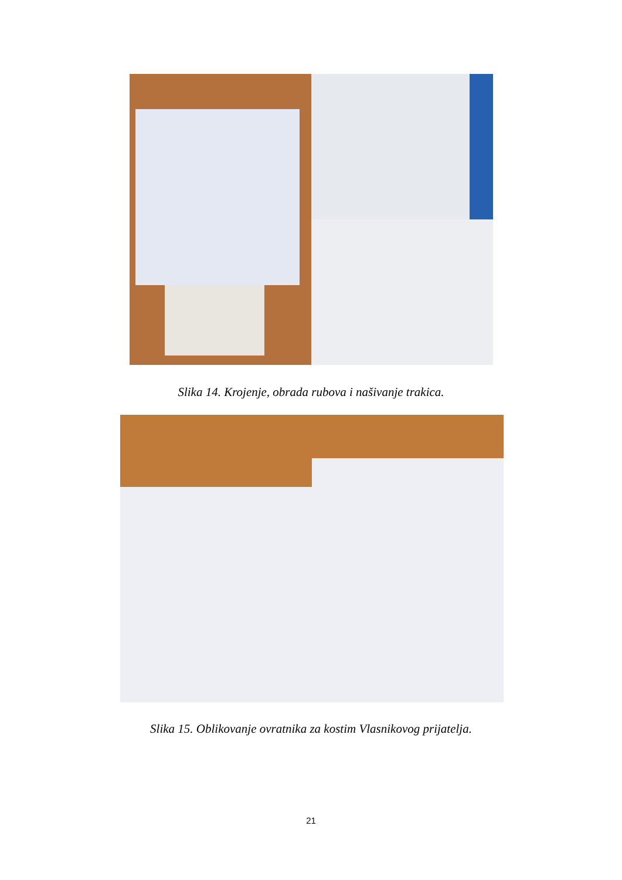Slika 14. Krojenje, obrada rubova i našivanje trakica.
Slika 15. Oblikovanje ovratnika za kostim Vlasnikovog prijatelja.
21